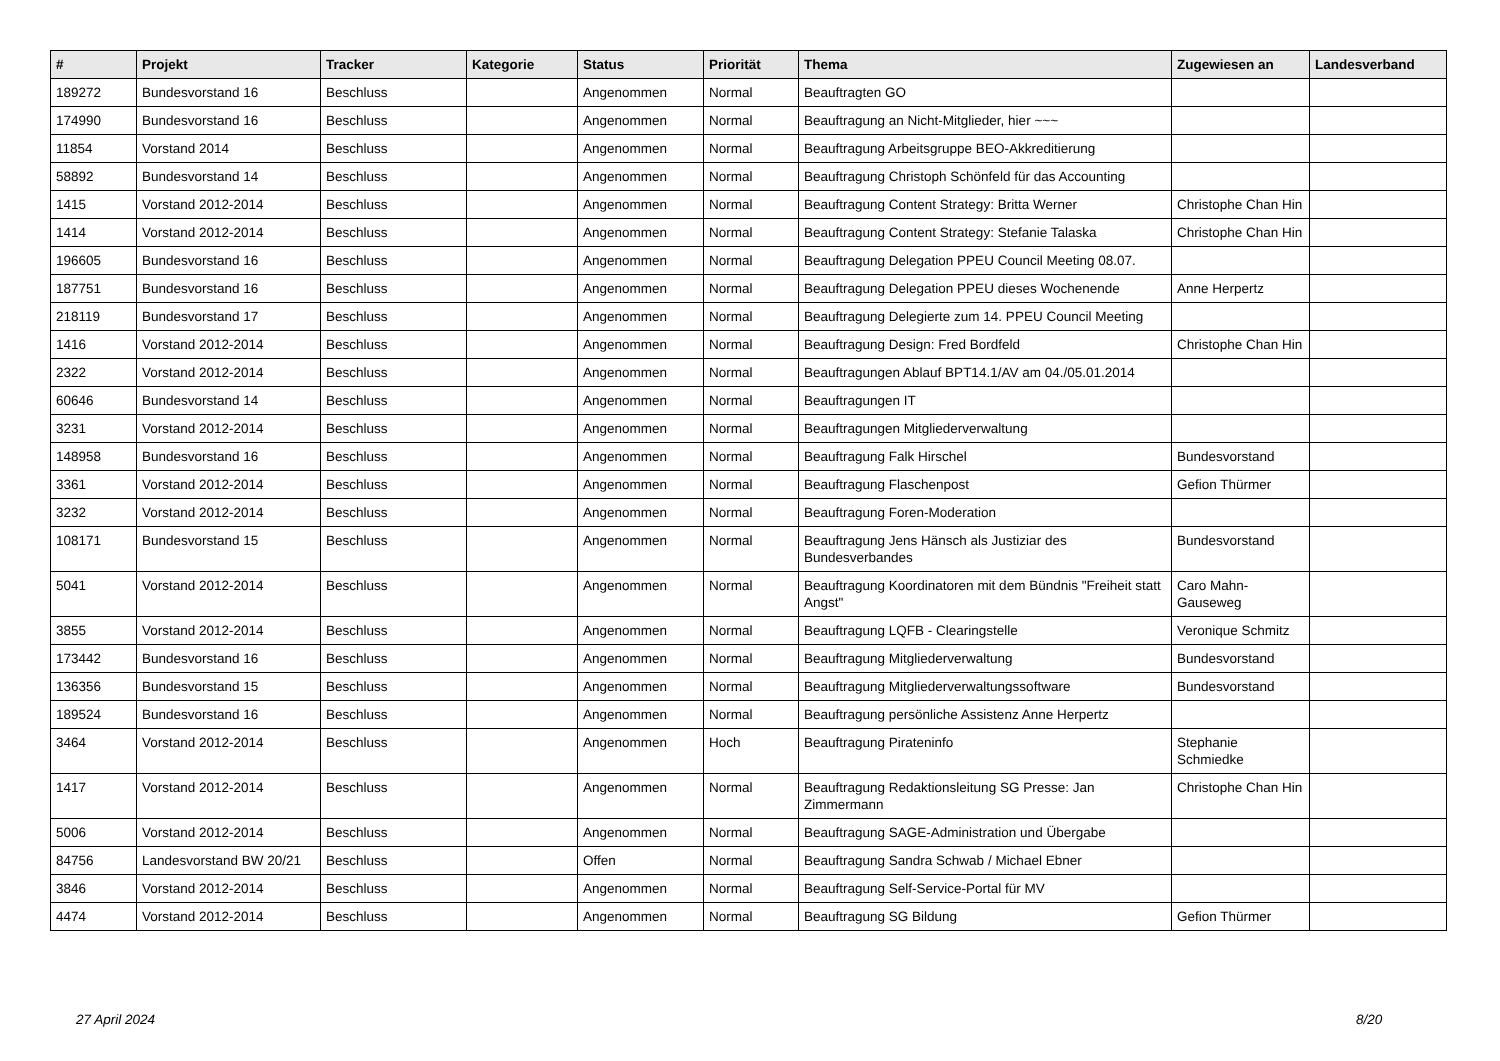| # | Projekt | Tracker | Kategorie | Status | Priorität | Thema | Zugewiesen an | Landesverband |
| --- | --- | --- | --- | --- | --- | --- | --- | --- |
| 189272 | Bundesvorstand 16 | Beschluss | | Angenommen | Normal | Beauftragten GO | | |
| 174990 | Bundesvorstand 16 | Beschluss | | Angenommen | Normal | Beauftragung an Nicht-Mitglieder, hier ~~~ | | |
| 11854 | Vorstand 2014 | Beschluss | | Angenommen | Normal | Beauftragung Arbeitsgruppe BEO-Akkreditierung | | |
| 58892 | Bundesvorstand 14 | Beschluss | | Angenommen | Normal | Beauftragung Christoph Schönfeld für das Accounting | | |
| 1415 | Vorstand 2012-2014 | Beschluss | | Angenommen | Normal | Beauftragung Content Strategy: Britta Werner | Christophe Chan Hin | |
| 1414 | Vorstand 2012-2014 | Beschluss | | Angenommen | Normal | Beauftragung Content Strategy: Stefanie Talaska | Christophe Chan Hin | |
| 196605 | Bundesvorstand 16 | Beschluss | | Angenommen | Normal | Beauftragung Delegation PPEU Council Meeting 08.07. | | |
| 187751 | Bundesvorstand 16 | Beschluss | | Angenommen | Normal | Beauftragung Delegation PPEU dieses Wochenende | Anne Herpertz | |
| 218119 | Bundesvorstand 17 | Beschluss | | Angenommen | Normal | Beauftragung Delegierte zum 14. PPEU Council Meeting | | |
| 1416 | Vorstand 2012-2014 | Beschluss | | Angenommen | Normal | Beauftragung Design: Fred Bordfeld | Christophe Chan Hin | |
| 2322 | Vorstand 2012-2014 | Beschluss | | Angenommen | Normal | Beauftragungen Ablauf BPT14.1/AV am 04./05.01.2014 | | |
| 60646 | Bundesvorstand 14 | Beschluss | | Angenommen | Normal | Beauftragungen IT | | |
| 3231 | Vorstand 2012-2014 | Beschluss | | Angenommen | Normal | Beauftragungen Mitgliederverwaltung | | |
| 148958 | Bundesvorstand 16 | Beschluss | | Angenommen | Normal | Beauftragung Falk Hirschel | Bundesvorstand | |
| 3361 | Vorstand 2012-2014 | Beschluss | | Angenommen | Normal | Beauftragung Flaschenpost | Gefion Thürmer | |
| 3232 | Vorstand 2012-2014 | Beschluss | | Angenommen | Normal | Beauftragung Foren-Moderation | | |
| 108171 | Bundesvorstand 15 | Beschluss | | Angenommen | Normal | Beauftragung Jens Hänsch als Justiziar des Bundesverbandes | Bundesvorstand | |
| 5041 | Vorstand 2012-2014 | Beschluss | | Angenommen | Normal | Beauftragung Koordinatoren mit dem Bündnis "Freiheit statt Angst" | Caro Mahn-Gauseweg | |
| 3855 | Vorstand 2012-2014 | Beschluss | | Angenommen | Normal | Beauftragung LQFB - Clearingstelle | Veronique Schmitz | |
| 173442 | Bundesvorstand 16 | Beschluss | | Angenommen | Normal | Beauftragung Mitgliederverwaltung | Bundesvorstand | |
| 136356 | Bundesvorstand 15 | Beschluss | | Angenommen | Normal | Beauftragung Mitgliederverwaltungssoftware | Bundesvorstand | |
| 189524 | Bundesvorstand 16 | Beschluss | | Angenommen | Normal | Beauftragung persönliche Assistenz Anne Herpertz | | |
| 3464 | Vorstand 2012-2014 | Beschluss | | Angenommen | Hoch | Beauftragung Pirateninfo | Stephanie Schmiedke | |
| 1417 | Vorstand 2012-2014 | Beschluss | | Angenommen | Normal | Beauftragung Redaktionsleitung SG Presse: Jan Zimmermann | Christophe Chan Hin | |
| 5006 | Vorstand 2012-2014 | Beschluss | | Angenommen | Normal | Beauftragung SAGE-Administration und Übergabe | | |
| 84756 | Landesvorstand BW 20/21 | Beschluss | | Offen | Normal | Beauftragung Sandra Schwab / Michael Ebner | | |
| 3846 | Vorstand 2012-2014 | Beschluss | | Angenommen | Normal | Beauftragung Self-Service-Portal für MV | | |
| 4474 | Vorstand 2012-2014 | Beschluss | | Angenommen | Normal | Beauftragung SG Bildung | Gefion Thürmer | |
27 April 2024 8/20